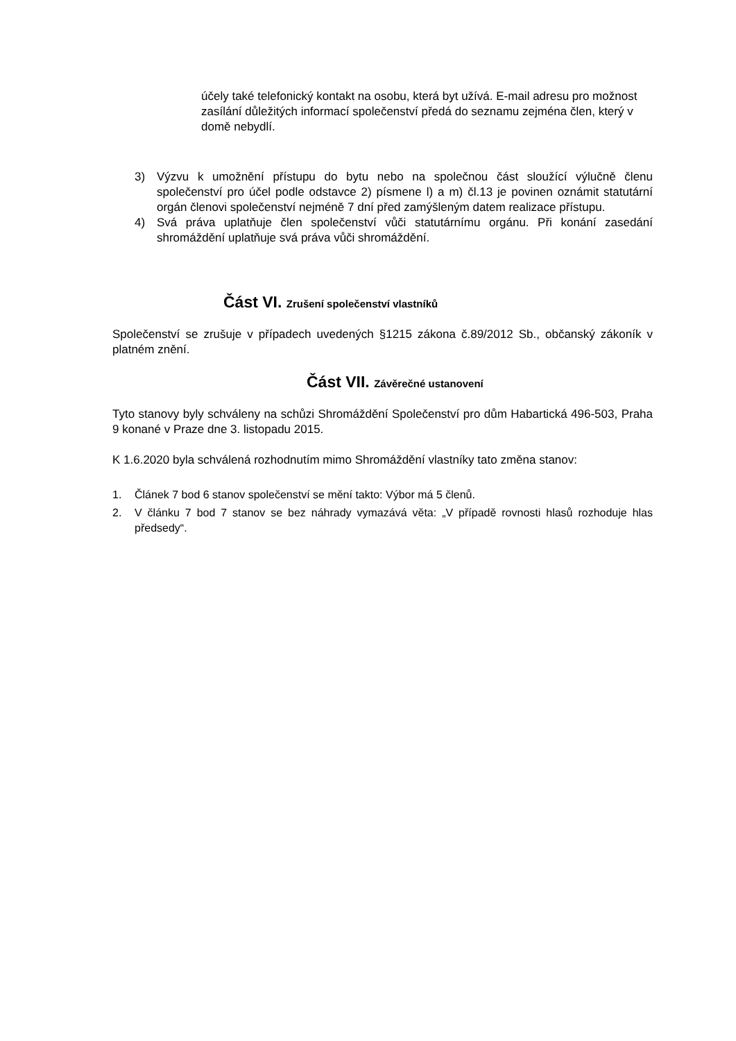účely také telefonický kontakt na osobu, která byt užívá. E-mail adresu pro možnost zasílání důležitých informací společenství předá do seznamu zejména člen, který v domě nebydlí.
3) Výzvu k umožnění přístupu do bytu nebo na společnou část sloužící výlučně členu společenství pro účel podle odstavce 2) písmene l) a m) čl.13 je povinen oznámit statutární orgán členovi společenství nejméně 7 dní před zamýšleným datem realizace přístupu.
4) Svá práva uplatňuje člen společenství vůči statutárnímu orgánu. Při konání zasedání shromáždění uplatňuje svá práva vůči shromáždění.
Část VI. Zrušení společenství vlastníků
Společenství se zrušuje v případech uvedených §1215 zákona č.89/2012 Sb., občanský zákoník v platném znění.
Část VII. Závěrečné ustanovení
Tyto stanovy byly schváleny na schůzi Shromáždění Společenství pro dům Habartická 496-503, Praha 9 konané v Praze dne 3. listopadu 2015.
K 1.6.2020 byla schválená rozhodnutím mimo Shromáždění vlastníky tato změna stanov:
1. Článek 7 bod 6 stanov společenství se mění takto: Výbor má 5 členů.
2. V článku 7 bod 7 stanov se bez náhrady vymazává věta: „V případě rovnosti hlasů rozhoduje hlas předsedy“.